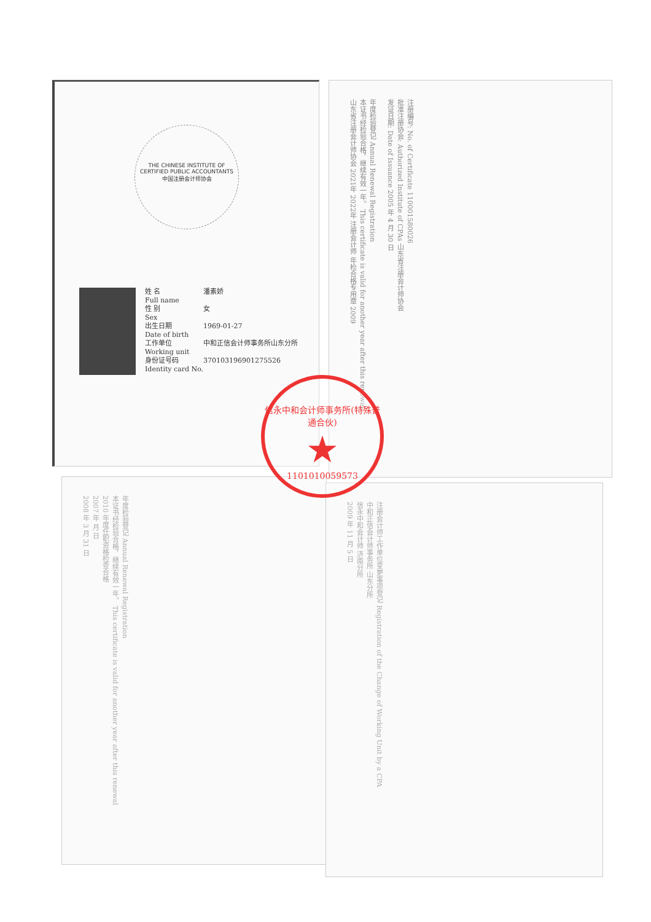THE CHINESE INSTITUTE OF CERTIFIED PUBLIC ACCOUNTANTS
中国注册会计师协会
姓 名 潘素娇
Full name
性 别 女
Sex
出生日期 1969-01-27
Date of birth
工作单位 中和正信会计师事务所山东分所
Working unit
身份证号码 370103196901275526
Identity card No.
注册编号: No. of Certificate 110001580026
批准注册协会: Authorized Institute of CPAs 山东省注册会计师协会
发证日期: Date of Issuance 2005 年 4 月 30 日
年度检验登记 Annual Renewal Registration
本证书经检验合格，继续有效一年。 This certificate is valid for another year after this renewal.
山东省注册会计师协会 2021年 2022年 注册会计师 年检合格专用章 2009
年度检验登记 Annual Renewal Registration
本证书经检验合格，继续有效一年。 This certificate is valid for another year after this renewal
2010 年度任职资格检查合格
2007 年 月 日
2008 年 3 月 31 日
注册会计师工作单位变更事项登记 Registration of the Change of Working Unit by a CPA
中和正信会计师事务所 山东分所
信永中和会计师 济南分所
2009 年 11 月 5 日
信永中和会计师事务所(特殊普通合伙)
★
1101010059573